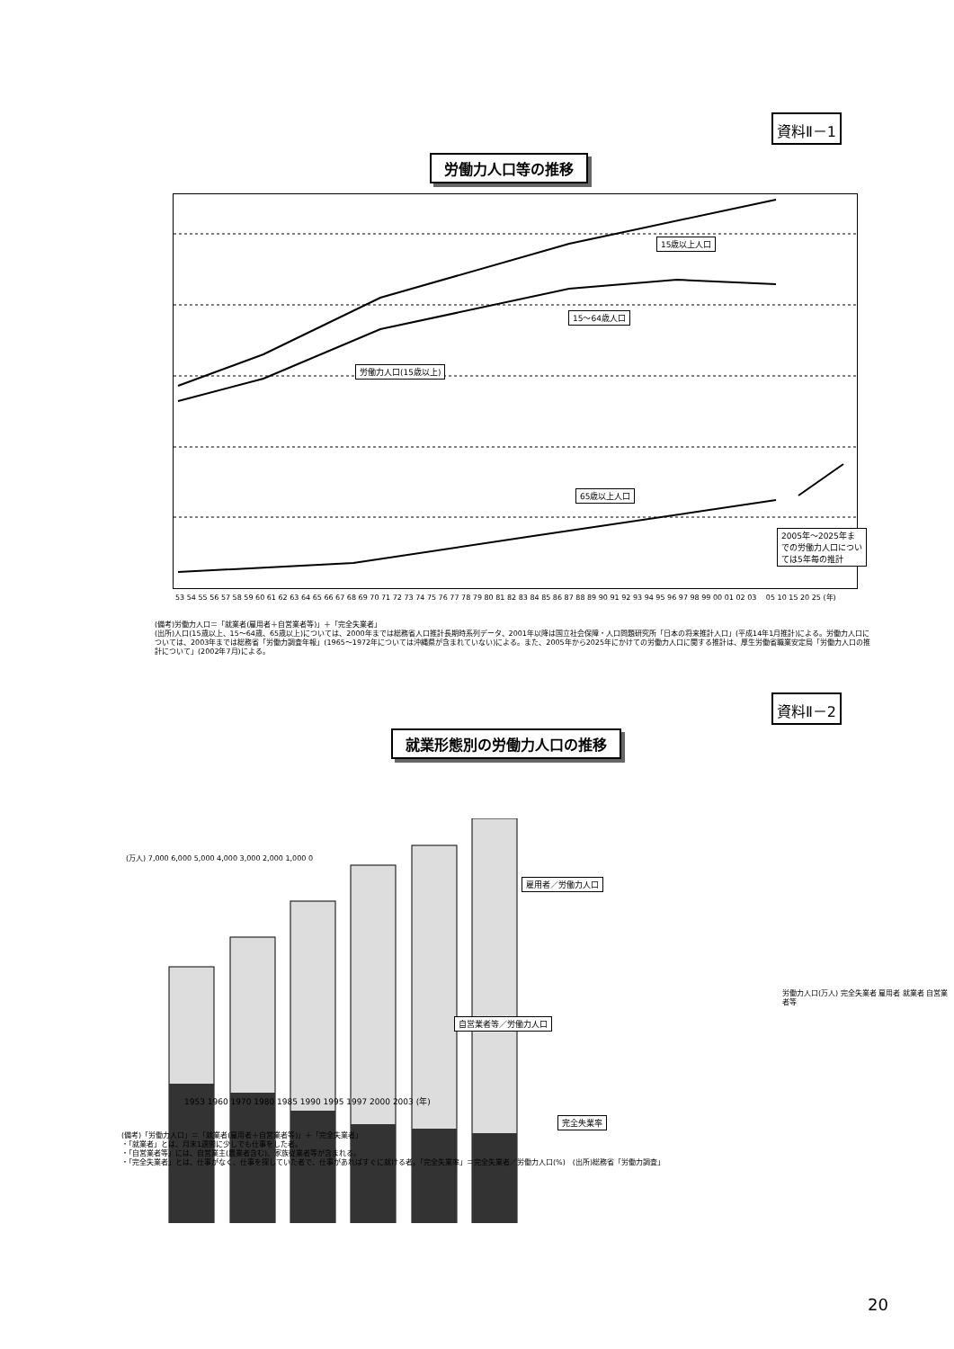資料Ⅱ－1
労働力人口等の推移
15歳以上人口
15～64歳人口
労働力人口(15歳以上)
65歳以上人口
2005年～2025年までの労働力人口については5年毎の推計
53 54 55 56 57 58 59 60 61 62 63 64 65 66 67 68 69 70 71 72 73 74 75 76 77 78 79 80 81 82 83 84 85 86 87 88 89 90 91 92 93 94 95 96 97 98 99 00 01 02 03 　05 10 15 20 25 (年)
(備考)労働力人口＝「就業者(雇用者＋自営業者等)」＋「完全失業者」
(出所)人口(15歳以上、15～64歳、65歳以上)については、2000年までは総務省人口推計長期時系列データ、2001年以降は国立社会保障・人口問題研究所「日本の将来推計人口」(平成14年1月推計)による。労働力人口については、2003年までは総務省「労働力調査年報」(1965～1972年については沖縄県が含まれていない)による。また、2005年から2025年にかけての労働力人口に関する推計は、厚生労働省職業安定局「労働力人口の推計について」(2002年7月)による。
資料Ⅱ－2
就業形態別の労働力人口の推移
(万人) 7,000 6,000 5,000 4,000 3,000 2,000 1,000 0
雇用者／労働力人口
自営業者等／労働力人口
1953 1960 1970 1980 1985 1990 1995 1997 2000 2003 (年)
完全失業率
労働力人口(万人) 完全失業者 雇用者 就業者 自営業者等
(備考)「労働力人口」＝「就業者(雇用者＋自営業者等)」＋「完全失業者」
・「就業者」とは、月末1週間に少しでも仕事をした者。
・「自営業者等」には、自営業主(農業者含む)、家族従業者等が含まれる。
・「完全失業者」とは、仕事がなく、仕事を探していた者で、仕事があればすぐに就ける者。「完全失業率」＝完全失業者／労働力人口(%)　(出所)総務省「労働力調査」
20